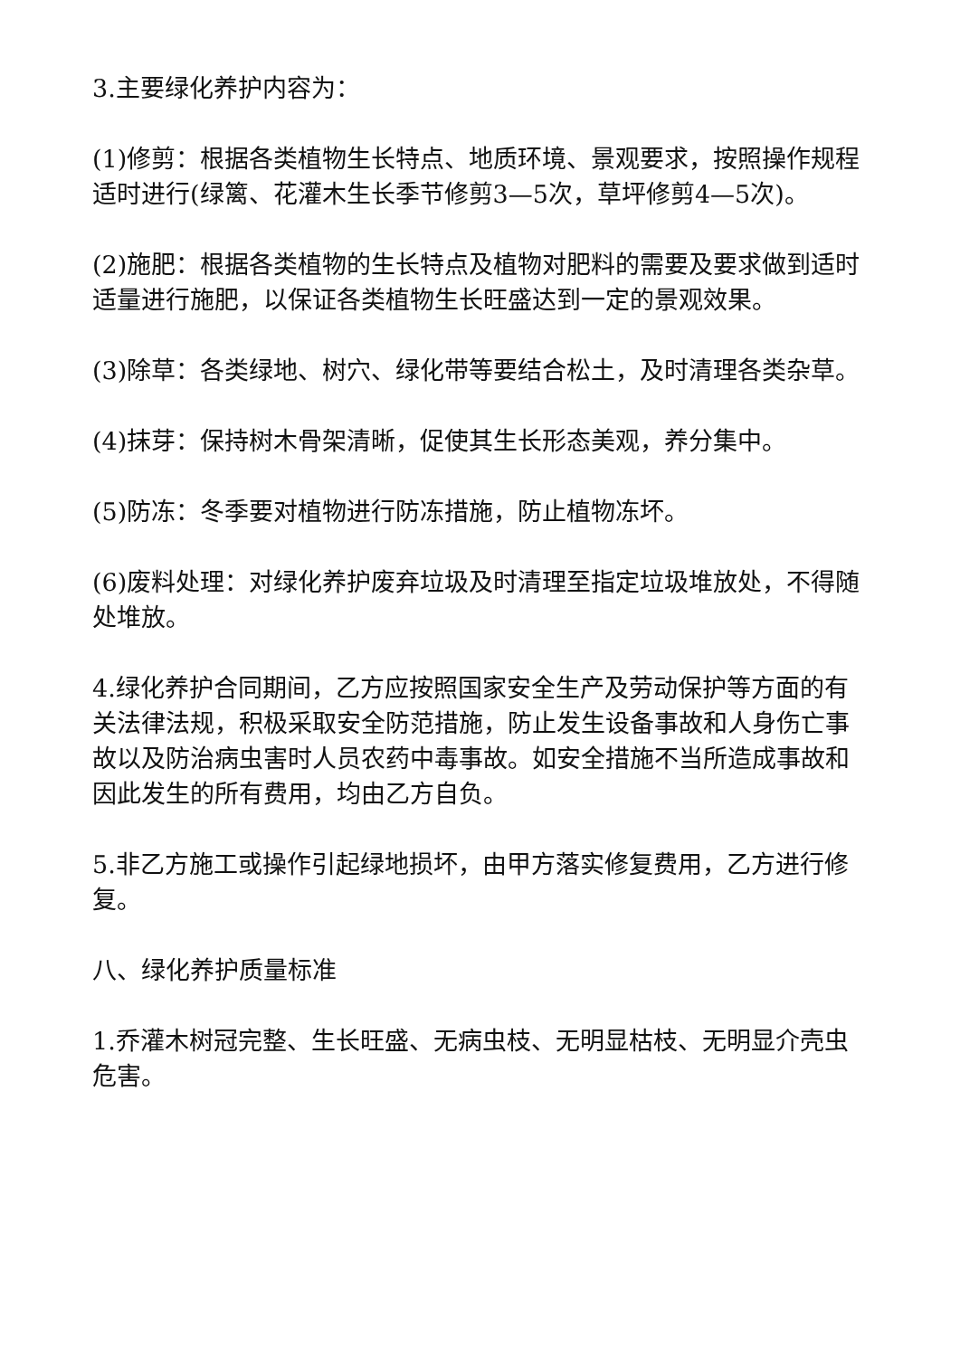3.主要绿化养护内容为：
(1)修剪：根据各类植物生长特点、地质环境、景观要求，按照操作规程适时进行(绿篱、花灌木生长季节修剪3—5次，草坪修剪4—5次)。
(2)施肥：根据各类植物的生长特点及植物对肥料的需要及要求做到适时适量进行施肥，以保证各类植物生长旺盛达到一定的景观效果。
(3)除草：各类绿地、树穴、绿化带等要结合松土，及时清理各类杂草。
(4)抹芽：保持树木骨架清晰，促使其生长形态美观，养分集中。
(5)防冻：冬季要对植物进行防冻措施，防止植物冻坏。
(6)废料处理：对绿化养护废弃垃圾及时清理至指定垃圾堆放处，不得随处堆放。
4.绿化养护合同期间，乙方应按照国家安全生产及劳动保护等方面的有关法律法规，积极采取安全防范措施，防止发生设备事故和人身伤亡事故以及防治病虫害时人员农药中毒事故。如安全措施不当所造成事故和因此发生的所有费用，均由乙方自负。
5.非乙方施工或操作引起绿地损坏，由甲方落实修复费用，乙方进行修复。
八、绿化养护质量标准
1.乔灌木树冠完整、生长旺盛、无病虫枝、无明显枯枝、无明显介壳虫危害。